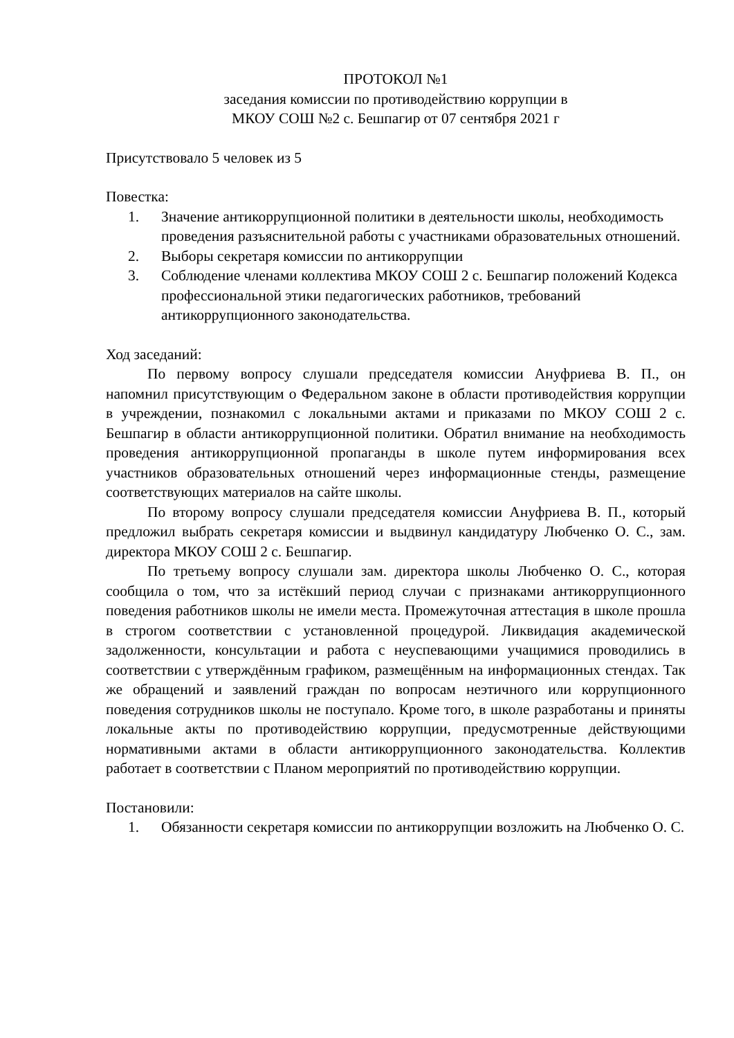ПРОТОКОЛ №1
заседания комиссии по противодействию коррупции в
МКОУ СОШ №2 с. Бешпагир от 07 сентября 2021 г
Присутствовало 5 человек из 5
Повестка:
1. Значение антикоррупционной политики в деятельности школы, необходимость проведения разъяснительной работы с участниками образовательных отношений.
2. Выборы секретаря комиссии по антикоррупции
3. Соблюдение членами коллектива МКОУ СОШ 2 с. Бешпагир положений Кодекса профессиональной этики педагогических работников, требований антикоррупционного законодательства.
Ход заседаний:
По первому вопросу слушали председателя комиссии Ануфриева В. П., он напомнил присутствующим о Федеральном законе в области противодействия коррупции в учреждении, познакомил с локальными актами и приказами по МКОУ СОШ 2 с. Бешпагир в области антикоррупционной политики. Обратил внимание на необходимость проведения антикоррупционной пропаганды в школе путем информирования всех участников образовательных отношений через информационные стенды, размещение соответствующих материалов на сайте школы.
По второму вопросу слушали председателя комиссии Ануфриева В. П., который предложил выбрать секретаря комиссии и выдвинул кандидатуру Любченко О. С., зам. директора МКОУ СОШ 2 с. Бешпагир.
По третьему вопросу слушали зам. директора школы Любченко О. С., которая сообщила о том, что за истёкший период случаи с признаками антикоррупционного поведения работников школы не имели места. Промежуточная аттестация в школе прошла в строгом соответствии с установленной процедурой. Ликвидация академической задолженности, консультации и работа с неуспевающими учащимися проводились в соответствии с утверждённым графиком, размещённым на информационных стендах. Так же обращений и заявлений граждан по вопросам неэтичного или коррупционного поведения сотрудников школы не поступало. Кроме того, в школе разработаны и приняты локальные акты по противодействию коррупции, предусмотренные действующими нормативными актами в области антикоррупционного законодательства. Коллектив работает в соответствии с Планом мероприятий по противодействию коррупции.
Постановили:
1. Обязанности секретаря комиссии по антикоррупции возложить на Любченко О. С.